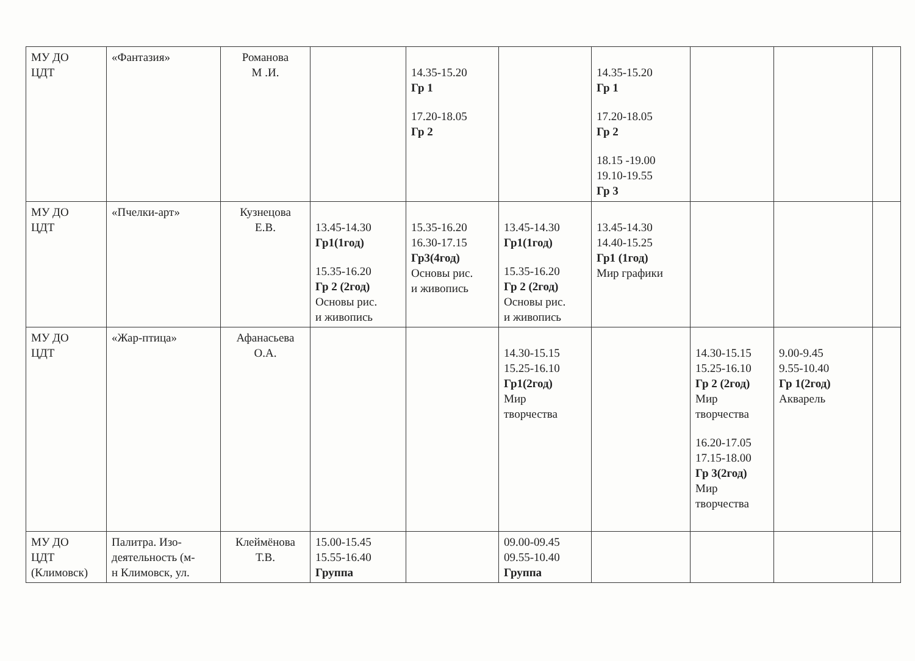| МУ ДО ЦДТ | «Фантазия» | Романова М .И. | | 14.35-15.20 Гр 1 17.20-18.05 Гр 2 | | 14.35-15.20 Гр 1 17.20-18.05 Гр 2 18.15 -19.00 19.10-19.55 Гр 3 | | | |
| МУ ДО ЦДТ | «Пчелки-арт» | Кузнецова Е.В. | 13.45-14.30 Гр1(1год) 15.35-16.20 Гр 2 (2год) Основы рис. и живопись | 15.35-16.20 16.30-17.15 Гр3(4год) Основы рис. и живопись | 13.45-14.30 Гр1(1год) 15.35-16.20 Гр 2 (2год) Основы рис. и живопись | 13.45-14.30 14.40-15.25 Гр1 (1год) Мир графики | | | |
| МУ ДО ЦДТ | «Жар-птица» | Афанасьева О.А. | | | 14.30-15.15 15.25-16.10 Гр1(2год) Мир творчества | | 14.30-15.15 15.25-16.10 Гр 2 (2год) Мир творчества 16.20-17.05 17.15-18.00 Гр 3(2год) Мир творчества | 9.00-9.45 9.55-10.40 Гр 1(2год) Акварель | |
| МУ ДО ЦДТ (Климовск) | Палитра. Изо- деятельность (м- н Климовск, ул. | Клеймёнова Т.В. | 15.00-15.45 15.55-16.40 Группа | | 09.00-09.45 09.55-10.40 Группа | | | | |